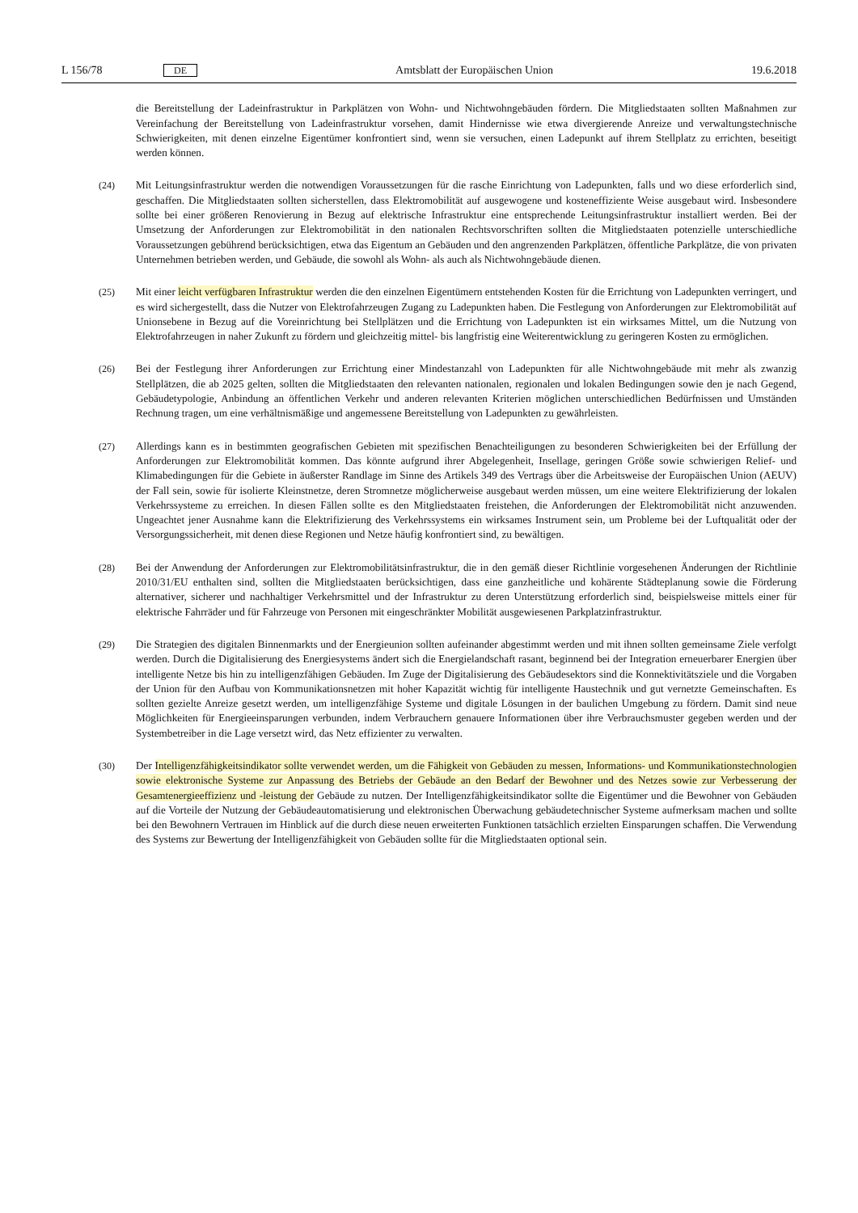L 156/78 DE Amtsblatt der Europäischen Union 19.6.2018
die Bereitstellung der Ladeinfrastruktur in Parkplätzen von Wohn- und Nichtwohngebäuden fördern. Die Mitgliedstaaten sollten Maßnahmen zur Vereinfachung der Bereitstellung von Ladeinfrastruktur vorsehen, damit Hindernisse wie etwa divergierende Anreize und verwaltungstechnische Schwierigkeiten, mit denen einzelne Eigentümer konfrontiert sind, wenn sie versuchen, einen Ladepunkt auf ihrem Stellplatz zu errichten, beseitigt werden können.
(24) Mit Leitungsinfrastruktur werden die notwendigen Voraussetzungen für die rasche Einrichtung von Ladepunkten, falls und wo diese erforderlich sind, geschaffen. Die Mitgliedstaaten sollten sicherstellen, dass Elektromobilität auf ausgewogene und kosteneffiziente Weise ausgebaut wird. Insbesondere sollte bei einer größeren Renovierung in Bezug auf elektrische Infrastruktur eine entsprechende Leitungsinfrastruktur installiert werden. Bei der Umsetzung der Anforderungen zur Elektromobilität in den nationalen Rechtsvorschriften sollten die Mitgliedstaaten potenzielle unterschiedliche Voraussetzungen gebührend berücksichtigen, etwa das Eigentum an Gebäuden und den angrenzenden Parkplätzen, öffentliche Parkplätze, die von privaten Unternehmen betrieben werden, und Gebäude, die sowohl als Wohn- als auch als Nichtwohngebäude dienen.
(25) Mit einer leicht verfügbaren Infrastruktur werden die den einzelnen Eigentümern entstehenden Kosten für die Errichtung von Ladepunkten verringert, und es wird sichergestellt, dass die Nutzer von Elektrofahrzeugen Zugang zu Ladepunkten haben. Die Festlegung von Anforderungen zur Elektromobilität auf Unionsebene in Bezug auf die Voreinrichtung bei Stellplätzen und die Errichtung von Ladepunkten ist ein wirksames Mittel, um die Nutzung von Elektrofahrzeugen in naher Zukunft zu fördern und gleichzeitig mittel- bis langfristig eine Weiterentwicklung zu geringeren Kosten zu ermöglichen.
(26) Bei der Festlegung ihrer Anforderungen zur Errichtung einer Mindestanzahl von Ladepunkten für alle Nichtwohngebäude mit mehr als zwanzig Stellplätzen, die ab 2025 gelten, sollten die Mitgliedstaaten den relevanten nationalen, regionalen und lokalen Bedingungen sowie den je nach Gegend, Gebäudetypologie, Anbindung an öffentlichen Verkehr und anderen relevanten Kriterien möglichen unterschiedlichen Bedürfnissen und Umständen Rechnung tragen, um eine verhältnismäßige und angemessene Bereitstellung von Ladepunkten zu gewährleisten.
(27) Allerdings kann es in bestimmten geografischen Gebieten mit spezifischen Benachteiligungen zu besonderen Schwierigkeiten bei der Erfüllung der Anforderungen zur Elektromobilität kommen. Das könnte aufgrund ihrer Abgelegenheit, Insellage, geringen Größe sowie schwierigen Relief- und Klimabedingungen für die Gebiete in äußerster Randlage im Sinne des Artikels 349 des Vertrags über die Arbeitsweise der Europäischen Union (AEUV) der Fall sein, sowie für isolierte Kleinstnetze, deren Stromnetze möglicherweise ausgebaut werden müssen, um eine weitere Elektrifizierung der lokalen Verkehrssysteme zu erreichen. In diesen Fällen sollte es den Mitgliedstaaten freistehen, die Anforderungen der Elektromobilität nicht anzuwenden. Ungeachtet jener Ausnahme kann die Elektrifizierung des Verkehrssystems ein wirksames Instrument sein, um Probleme bei der Luftqualität oder der Versorgungssicherheit, mit denen diese Regionen und Netze häufig konfrontiert sind, zu bewältigen.
(28) Bei der Anwendung der Anforderungen zur Elektromobilitätsinfrastruktur, die in den gemäß dieser Richtlinie vorgesehenen Änderungen der Richtlinie 2010/31/EU enthalten sind, sollten die Mitgliedstaaten berücksichtigen, dass eine ganzheitliche und kohärente Städteplanung sowie die Förderung alternativer, sicherer und nachhaltiger Verkehrsmittel und der Infrastruktur zu deren Unterstützung erforderlich sind, beispielsweise mittels einer für elektrische Fahrräder und für Fahrzeuge von Personen mit eingeschränkter Mobilität ausgewiesenen Parkplatzinfrastruktur.
(29) Die Strategien des digitalen Binnenmarkts und der Energieunion sollten aufeinander abgestimmt werden und mit ihnen sollten gemeinsame Ziele verfolgt werden. Durch die Digitalisierung des Energiesystems ändert sich die Energielandschaft rasant, beginnend bei der Integration erneuerbarer Energien über intelligente Netze bis hin zu intelligenzfähigen Gebäuden. Im Zuge der Digitalisierung des Gebäudesektors sind die Konnektivitätsziele und die Vorgaben der Union für den Aufbau von Kommunikationsnetzen mit hoher Kapazität wichtig für intelligente Haustechnik und gut vernetzte Gemeinschaften. Es sollten gezielte Anreize gesetzt werden, um intelligenzfähige Systeme und digitale Lösungen in der baulichen Umgebung zu fördern. Damit sind neue Möglichkeiten für Energieeinsparungen verbunden, indem Verbrauchern genauere Informationen über ihre Verbrauchsmuster gegeben werden und der Systembetreiber in die Lage versetzt wird, das Netz effizienter zu verwalten.
(30) Der Intelligenzfähigkeitsindikator sollte verwendet werden, um die Fähigkeit von Gebäuden zu messen, Informations- und Kommunikationstechnologien sowie elektronische Systeme zur Anpassung des Betriebs der Gebäude an den Bedarf der Bewohner und des Netzes sowie zur Verbesserung der Gesamtenergieeffizienz und -leistung der Gebäude zu nutzen. Der Intelligenzfähigkeitsindikator sollte die Eigentümer und die Bewohner von Gebäuden auf die Vorteile der Nutzung der Gebäudeautomatisierung und elektronischen Überwachung gebäudetechnischer Systeme aufmerksam machen und sollte bei den Bewohnern Vertrauen im Hinblick auf die durch diese neuen erweiterten Funktionen tatsächlich erzielten Einsparungen schaffen. Die Verwendung des Systems zur Bewertung der Intelligenzfähigkeit von Gebäuden sollte für die Mitgliedstaaten optional sein.